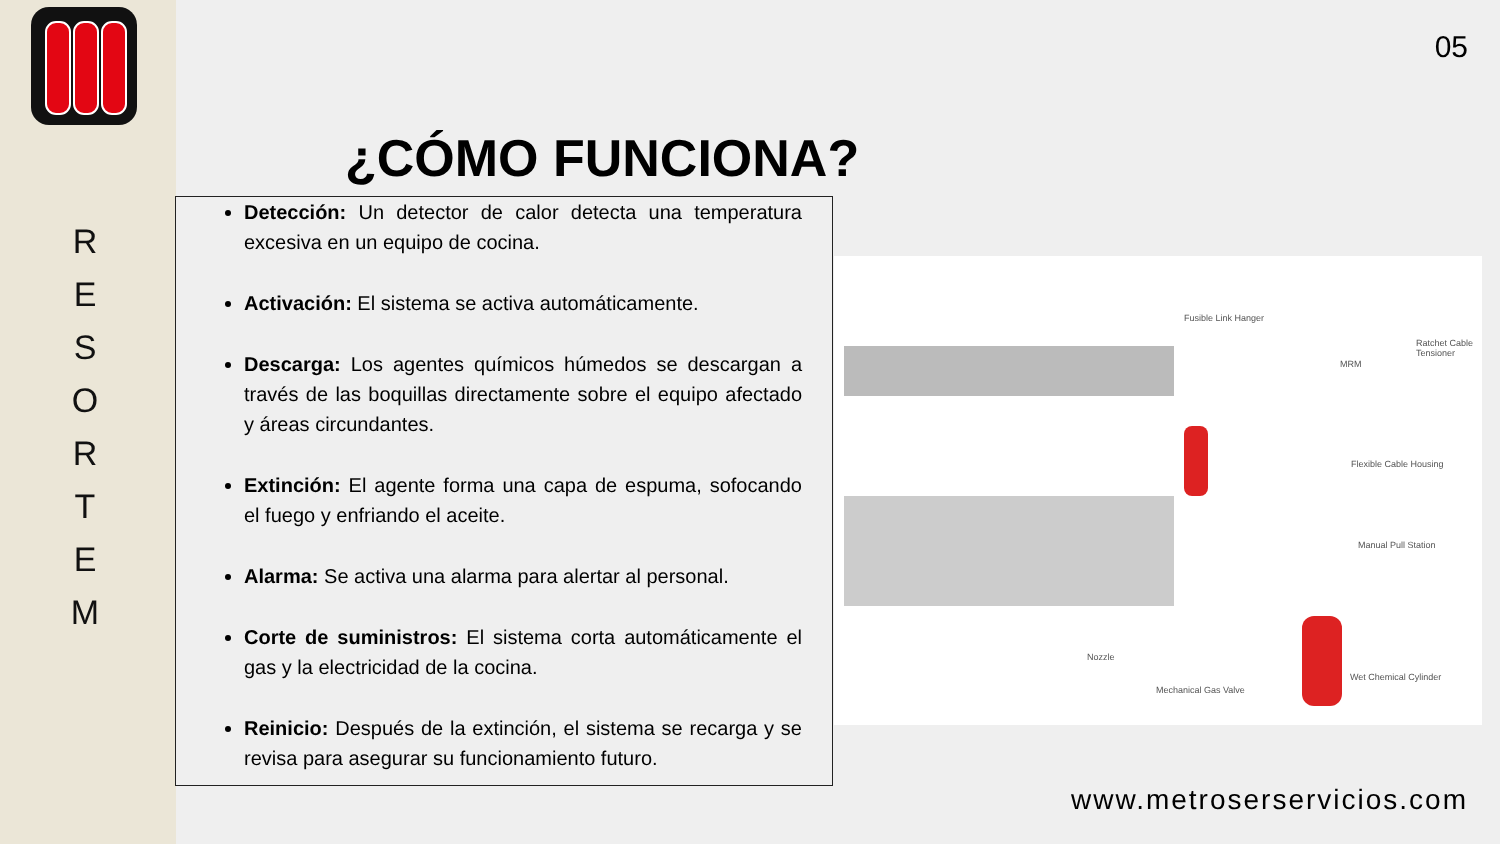R
E
S
O
R
T
E
M
05
¿CÓMO FUNCIONA?
Detección: Un detector de calor detecta una temperatura excesiva en un equipo de cocina.
Activación: El sistema se activa automáticamente.
Descarga: Los agentes químicos húmedos se descargan a través de las boquillas directamente sobre el equipo afectado y áreas circundantes.
Extinción: El agente forma una capa de espuma, sofocando el fuego y enfriando el aceite.
Alarma: Se activa una alarma para alertar al personal.
Corte de suministros: El sistema corta automáticamente el gas y la electricidad de la cocina.
Reinicio: Después de la extinción, el sistema se recarga y se revisa para asegurar su funcionamiento futuro.
Fusible Link Hanger
Ratchet Cable Tensioner
MRM
Flexible Cable Housing
Manual Pull Station
Nozzle
Mechanical Gas Valve
Wet Chemical Cylinder
www.metroserservicios.com